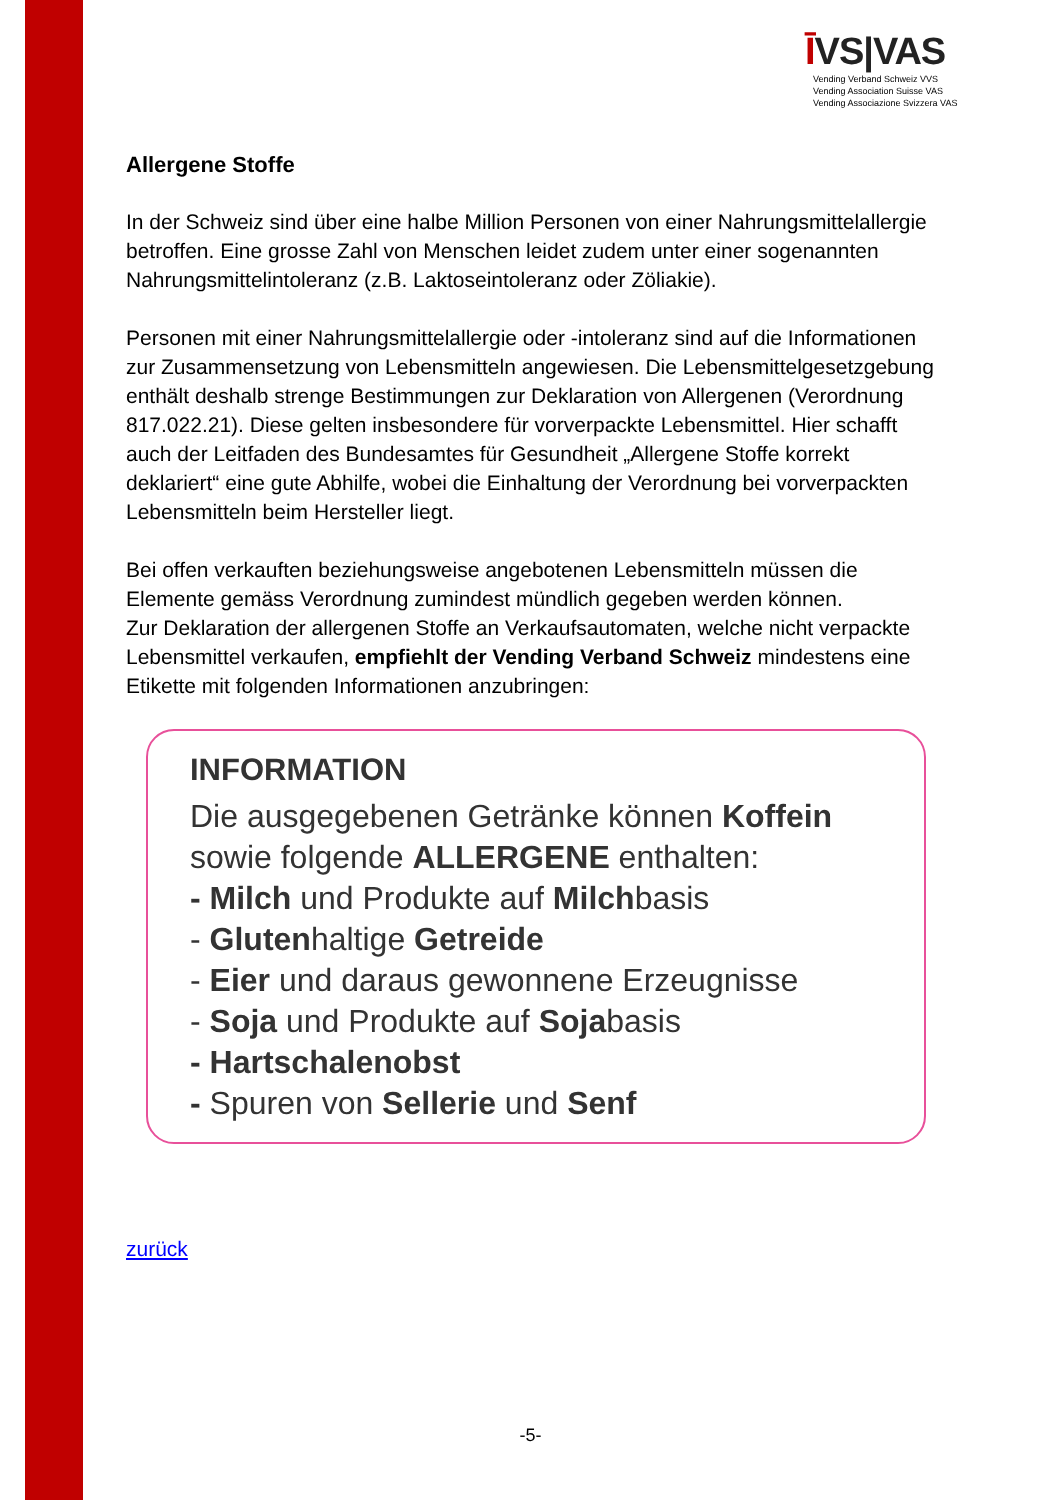ĪVS|VAS
Vending Verband Schweiz VVS
Vending Association Suisse VAS
Vending Associazione Svizzera VAS
Allergene Stoffe
In der Schweiz sind über eine halbe Million Personen von einer Nahrungsmittelallergie betroffen. Eine grosse Zahl von Menschen leidet zudem unter einer sogenannten Nahrungsmittelintoleranz (z.B. Laktoseintoleranz oder Zöliakie).
Personen mit einer Nahrungsmittelallergie oder -intoleranz sind auf die Informationen zur Zusammensetzung von Lebensmitteln angewiesen. Die Lebensmittelgesetzgebung enthält deshalb strenge Bestimmungen zur Deklaration von Allergenen (Verordnung 817.022.21). Diese gelten insbesondere für vorverpackte Lebensmittel. Hier schafft auch der Leitfaden des Bundesamtes für Gesundheit „Allergene Stoffe korrekt deklariert“ eine gute Abhilfe, wobei die Einhaltung der Verordnung bei vorverpackten Lebensmitteln beim Hersteller liegt.
Bei offen verkauften beziehungsweise angebotenen Lebensmitteln müssen die Elemente gemäss Verordnung zumindest mündlich gegeben werden können.
Zur Deklaration der allergenen Stoffe an Verkaufsautomaten, welche nicht verpackte Lebensmittel verkaufen, empfiehlt der Vending Verband Schweiz mindestens eine Etikette mit folgenden Informationen anzubringen:
INFORMATION
Die ausgegebenen Getränke können Koffein sowie folgende ALLERGENE enthalten:
- Milch und Produkte auf Milchbasis
- Glutenhaltige Getreide
- Eier und daraus gewonnene Erzeugnisse
- Soja und Produkte auf Sojabasis
- Hartschalenobst
- Spuren von Sellerie und Senf
zurück
-5-